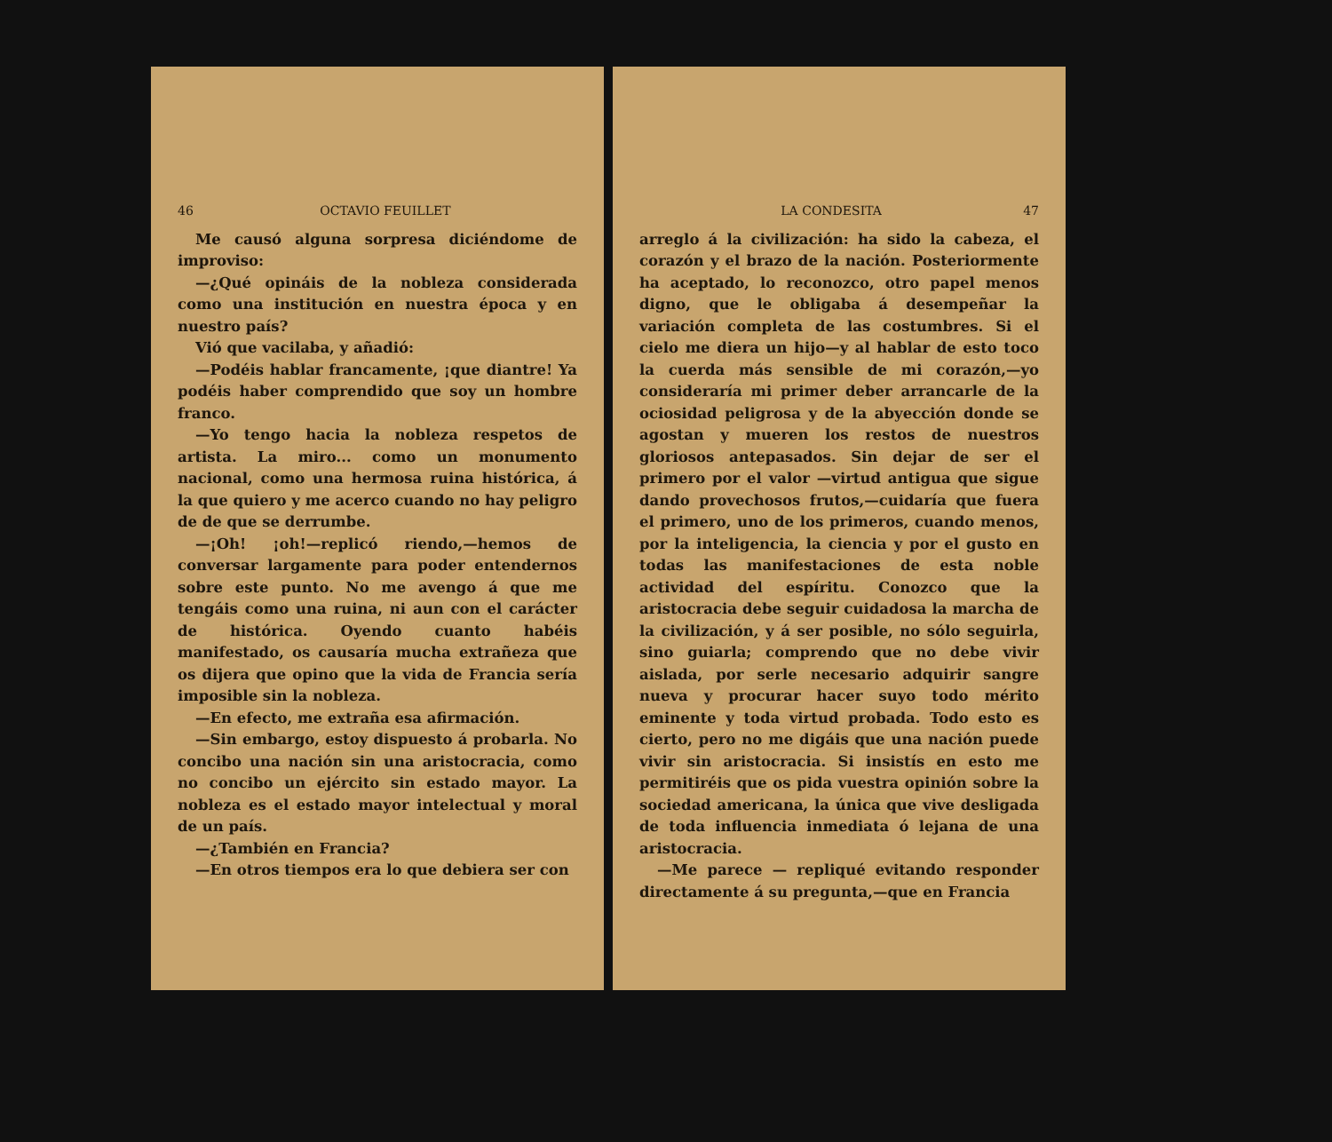46 OCTAVIO FEUILLET
Me causó alguna sorpresa diciéndome de improviso:
—¿Qué opináis de la nobleza considerada como una institución en nuestra época y en nuestro país?
Vió que vacilaba, y añadió:
—Podéis hablar francamente, ¡que diantre! Ya podéis haber comprendido que soy un hombre franco.
—Yo tengo hacia la nobleza respetos de artista. La miro... como un monumento nacional, como una hermosa ruina histórica, á la que quiero y me acerco cuando no hay peligro de de que se derrumbe.
—¡Oh! ¡oh!—replicó riendo,—hemos de conversar largamente para poder entendernos sobre este punto. No me avengo á que me tengáis como una ruina, ni aun con el carácter de histórica. Oyendo cuanto habéis manifestado, os causaría mucha extrañeza que os dijera que opino que la vida de Francia sería imposible sin la nobleza.
—En efecto, me extraña esa afirmación.
—Sin embargo, estoy dispuesto á probarla. No concibo una nación sin una aristocracia, como no concibo un ejército sin estado mayor. La nobleza es el estado mayor intelectual y moral de un país.
—¿También en Francia?
—En otros tiempos era lo que debiera ser con
LA CONDESITA 47
arreglo á la civilización: ha sido la cabeza, el corazón y el brazo de la nación. Posteriormente ha aceptado, lo reconozco, otro papel menos digno, que le obligaba á desempeñar la variación completa de las costumbres. Si el cielo me diera un hijo—y al hablar de esto toco la cuerda más sensible de mi corazón,—yo consideraría mi primer deber arrancarle de la ociosidad peligrosa y de la abyección donde se agostan y mueren los restos de nuestros gloriosos antepasados. Sin dejar de ser el primero por el valor —virtud antigua que sigue dando provechosos frutos,—cuidaría que fuera el primero, uno de los primeros, cuando menos, por la inteligencia, la ciencia y por el gusto en todas las manifestaciones de esta noble actividad del espíritu. Conozco que la aristocracia debe seguir cuidadosa la marcha de la civilización, y á ser posible, no sólo seguirla, sino guiarla; comprendo que no debe vivir aislada, por serle necesario adquirir sangre nueva y procurar hacer suyo todo mérito eminente y toda virtud probada. Todo esto es cierto, pero no me digáis que una nación puede vivir sin aristocracia. Si insistís en esto me permitiréis que os pida vuestra opinión sobre la sociedad americana, la única que vive desligada de toda influencia inmediata ó lejana de una aristocracia.
—Me parece — repliqué evitando responder directamente á su pregunta,—que en Francia